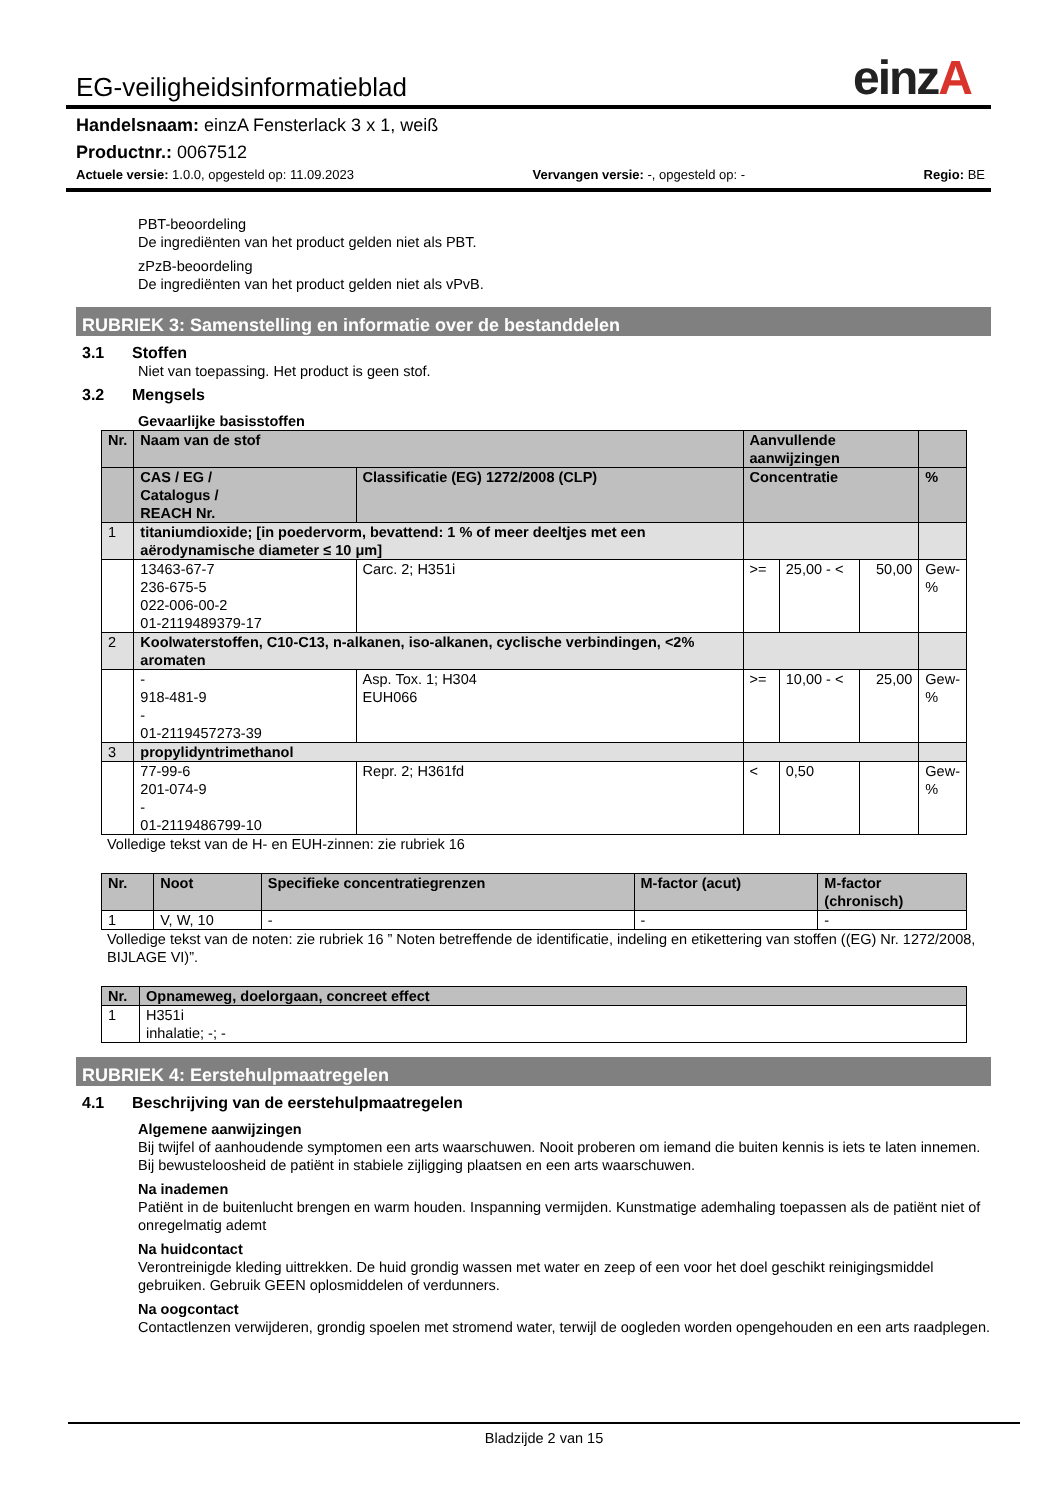einzA
EG-veiligheidsinformatieblad
Handelsnaam: einzA Fensterlack 3 x 1, weiß
Productnr.: 0067512
Actuele versie: 1.0.0, opgesteld op: 11.09.2023 Vervangen versie: -, opgesteld op: - Regio: BE
PBT-beoordeling
De ingrediënten van het product gelden niet als PBT.
zPzB-beoordeling
De ingrediënten van het product gelden niet als vPvB.
RUBRIEK 3: Samenstelling en informatie over de bestanddelen
3.1 Stoffen
Niet van toepassing. Het product is geen stof.
3.2 Mengsels
Gevaarlijke basisstoffen
| Nr. | Naam van de stof | | Aanvullende aanwijzingen | | | |
| --- | --- | --- | --- | --- | --- | --- |
| | CAS / EG / Catalogus / REACH Nr. | Classificatie (EG) 1272/2008 (CLP) | Concentratie | | | % |
| 1 | titaniumdioxide; [in poedervorm, bevattend: 1 % of meer deeltjes met een aërodynamische diameter ≤ 10 μm] | | | | | |
| | 13463-67-7 236-675-5 022-006-00-2 01-2119489379-17 | Carc. 2; H351i | >= | 25,00 - < | 50,00 | Gew- % |
| 2 | Koolwaterstoffen, C10-C13, n-alkanen, iso-alkanen, cyclische verbindingen, <2% aromaten | | | | | |
| | - 918-481-9 - 01-2119457273-39 | Asp. Tox. 1; H304 EUH066 | >= | 10,00 - < | 25,00 | Gew- % |
| 3 | propylidyntrimethanol | | | | | |
| | 77-99-6 201-074-9 - 01-2119486799-10 | Repr. 2; H361fd | < | 0,50 | | Gew- % |
Volledige tekst van de H- en EUH-zinnen: zie rubriek 16
| Nr. | Noot | Specifieke concentratiegrenzen | M-factor (acut) | M-factor (chronisch) |
| --- | --- | --- | --- | --- |
| 1 | V, W, 10 | - | - | - |
Volledige tekst van de noten: zie rubriek 16 ” Noten betreffende de identificatie, indeling en etikettering van stoffen ((EG) Nr. 1272/2008, BIJLAGE VI)”.
| Nr. | Opnameweg, doelorgaan, concreet effect |
| --- | --- |
| 1 | H351i inhalatie; -; - |
RUBRIEK 4: Eerstehulpmaatregelen
4.1 Beschrijving van de eerstehulpmaatregelen
Algemene aanwijzingen
Bij twijfel of aanhoudende symptomen een arts waarschuwen. Nooit proberen om iemand die buiten kennis is iets te laten innemen. Bij bewusteloosheid de patiënt in stabiele zijligging plaatsen en een arts waarschuwen.
Na inademen
Patiënt in de buitenlucht brengen en warm houden. Inspanning vermijden. Kunstmatige ademhaling toepassen als de patiënt niet of onregelmatig ademt
Na huidcontact
Verontreinigde kleding uittrekken. De huid grondig wassen met water en zeep of een voor het doel geschikt reinigingsmiddel gebruiken. Gebruik GEEN oplosmiddelen of verdunners.
Na oogcontact
Contactlenzen verwijderen, grondig spoelen met stromend water, terwijl de oogleden worden opengehouden en een arts raadplegen.
Bladzijde 2 van 15